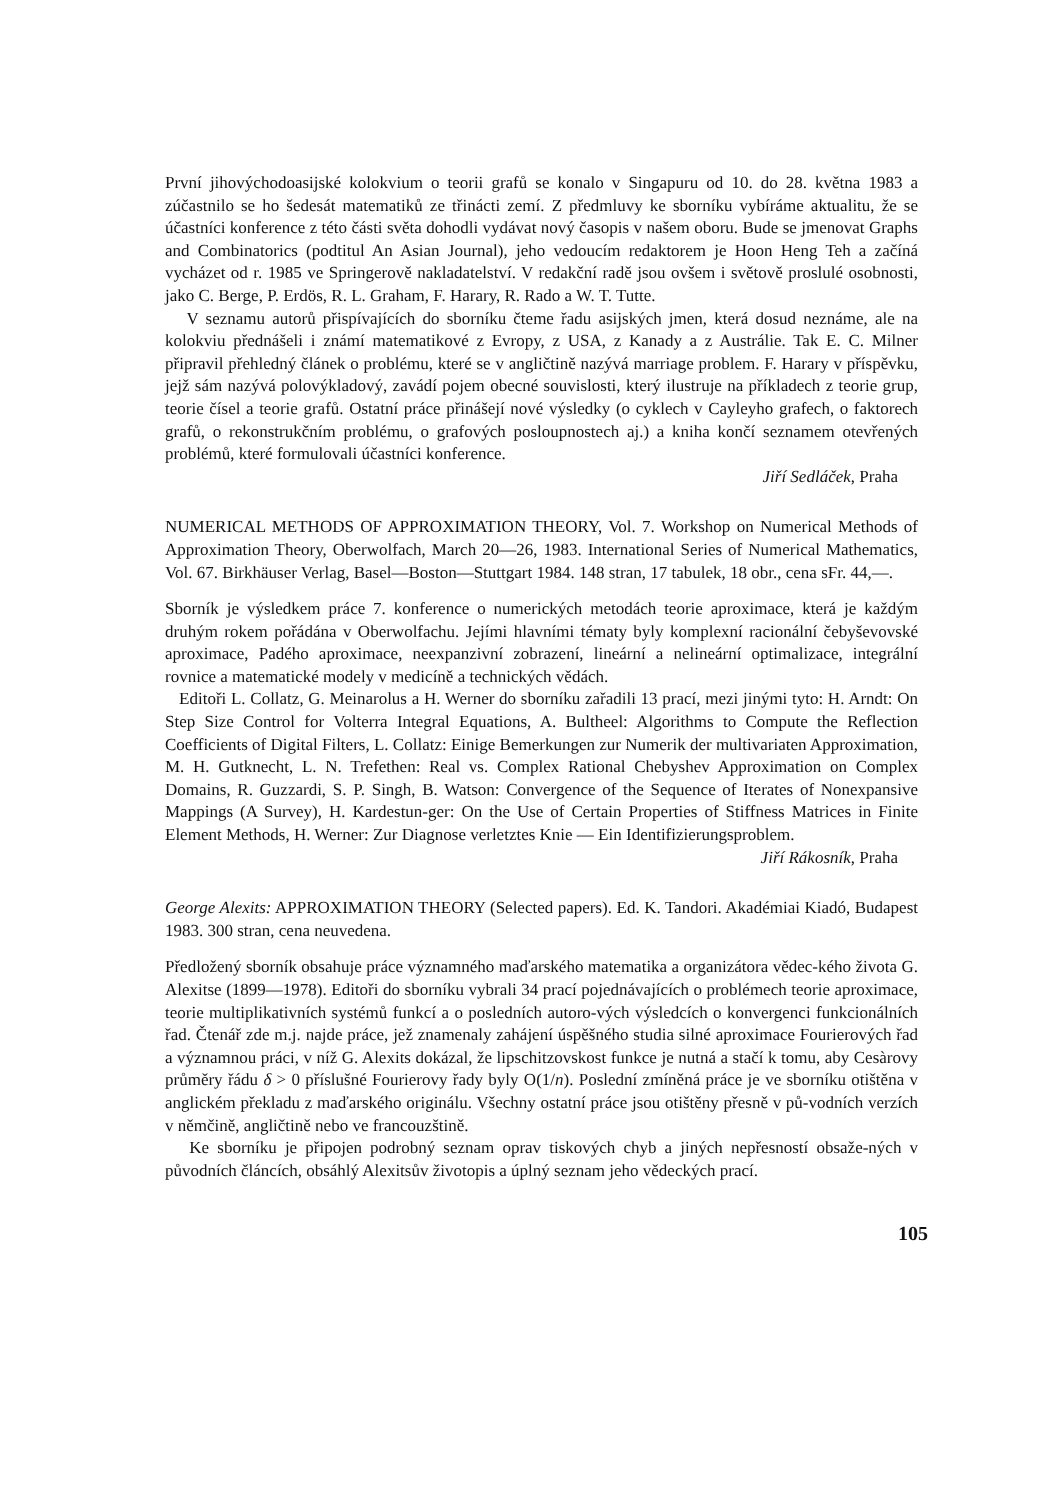První jihovýchodoasijské kolokvium o teorii grafů se konalo v Singapuru od 10. do 28. května 1983 a zúčastnilo se ho šedesát matematiků ze třinácti zemí. Z předmluvy ke sborníku vybíráme aktualitu, že se účastníci konference z této části světa dohodli vydávat nový časopis v našem oboru. Bude se jmenovat Graphs and Combinatorics (podtitul An Asian Journal), jeho vedoucím redaktorem je Hoon Heng Teh a začíná vycházet od r. 1985 ve Springerově nakladatelství. V redakční radě jsou ovšem i světově proslulé osobnosti, jako C. Berge, P. Erdös, R. L. Graham, F. Harary, R. Rado a W. T. Tutte.
V seznamu autorů přispívajících do sborníku čteme řadu asijských jmen, která dosud neznáme, ale na kolokviu přednášeli i známí matematikové z Evropy, z USA, z Kanady a z Austrálie. Tak E. C. Milner připravil přehledný článek o problému, které se v angličtině nazývá marriage problem. F. Harary v příspěvku, jejž sám nazývá polovýkladový, zavádí pojem obecné souvislosti, který ilustruje na příkladech z teorie grup, teorie čísel a teorie grafů. Ostatní práce přinášejí nové výsledky (o cyklech v Cayleyho grafech, o faktorech grafů, o rekonstrukčním problému, o grafových posloupnostech aj.) a kniha končí seznamem otevřených problémů, které formulovali účastníci konference.
Jiří Sedláček, Praha
NUMERICAL METHODS OF APPROXIMATION THEORY, Vol. 7. Workshop on Numerical Methods of Approximation Theory, Oberwolfach, March 20—26, 1983. International Series of Numerical Mathematics, Vol. 67. Birkhäuser Verlag, Basel—Boston—Stuttgart 1984. 148 stran, 17 tabulek, 18 obr., cena sFr. 44,—.
Sborník je výsledkem práce 7. konference o numerických metodách teorie aproximace, která je každým druhým rokem pořádána v Oberwolfachu. Jejími hlavními tématy byly komplexní racionální čebyševovské aproximace, Padého aproximace, neexpanzivní zobrazení, lineární a nelineární optimalizace, integrální rovnice a matematické modely v medicíně a technických vědách.
Editoři L. Collatz, G. Meinarolus a H. Werner do sborníku zařadili 13 prací, mezi jinými tyto: H. Arndt: On Step Size Control for Volterra Integral Equations, A. Bultheel: Algorithms to Compute the Reflection Coefficients of Digital Filters, L. Collatz: Einige Bemerkungen zur Numerik der multivariaten Approximation, M. H. Gutknecht, L. N. Trefethen: Real vs. Complex Rational Chebyshev Approximation on Complex Domains, R. Guzzardi, S. P. Singh, B. Watson: Convergence of the Sequence of Iterates of Nonexpansive Mappings (A Survey), H. Kardestun-ger: On the Use of Certain Properties of Stiffness Matrices in Finite Element Methods, H. Werner: Zur Diagnose verletztes Knie — Ein Identifizierungsproblem.
Jiří Rákosník, Praha
George Alexits: APPROXIMATION THEORY (Selected papers). Ed. K. Tandori. Akadémiai Kiadó, Budapest 1983. 300 stran, cena neuvedena.
Předložený sborník obsahuje práce významného maďarského matematika a organizátora vědec-kého života G. Alexitse (1899—1978). Editoři do sborníku vybrali 34 prací pojednávajících o problémech teorie aproximace, teorie multiplikativních systémů funkcí a o posledních autoro-vých výsledcích o konvergenci funkcionálních řad. Čtenář zde m.j. najde práce, jež znamenaly zahájení úspěšného studia silné aproximace Fourierových řad a významnou práci, v níž G. Alexits dokázal, že lipschitzovskost funkce je nutná a stačí k tomu, aby Cesàrovy průměry řádu δ > 0 příslušné Fourierovy řady byly O(1/n). Poslední zmíněná práce je ve sborníku otištěna v anglickém překladu z maďarského originálu. Všechny ostatní práce jsou otištěny přesně v pů-vodních verzích v němčině, angličtině nebo ve francouzštině.
Ke sborníku je připojen podrobný seznam oprav tiskových chyb a jiných nepřesností obsaže-ných v původních článcích, obsáhlý Alexitsův životopis a úplný seznam jeho vědeckých prací.
105